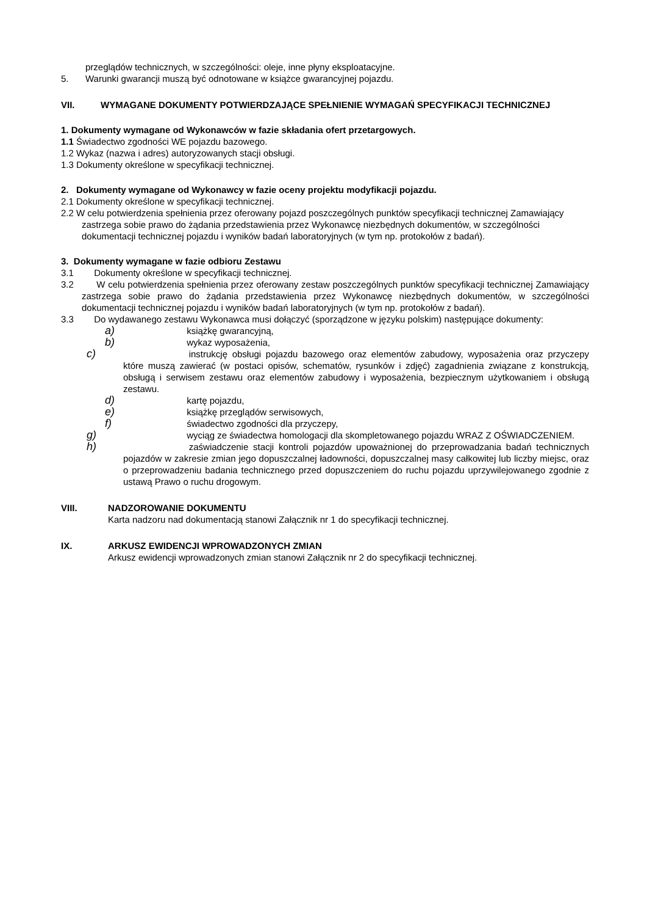przeglądów technicznych, w szczególności: oleje, inne płyny eksploatacyjne.
5. Warunki gwarancji muszą być odnotowane w książce gwarancyjnej pojazdu.
VII. WYMAGANE DOKUMENTY POTWIERDZAJĄCE SPEŁNIENIE WYMAGAŃ SPECYFIKACJI TECHNICZNEJ
1. Dokumenty wymagane od Wykonawców w fazie składania ofert przetargowych.
1.1 Świadectwo zgodności WE pojazdu bazowego.
1.2 Wykaz (nazwa i adres) autoryzowanych stacji obsługi.
1.3 Dokumenty określone w specyfikacji technicznej.
2. Dokumenty wymagane od Wykonawcy w fazie oceny projektu modyfikacji pojazdu.
2.1 Dokumenty określone w specyfikacji technicznej.
2.2 W celu potwierdzenia spełnienia przez oferowany pojazd poszczególnych punktów specyfikacji technicznej Zamawiający zastrzega sobie prawo do żądania przedstawienia przez Wykonawcę niezbędnych dokumentów, w szczególności dokumentacji technicznej pojazdu i wyników badań laboratoryjnych (w tym np. protokołów z badań).
3. Dokumenty wymagane w fazie odbioru Zestawu
3.1 Dokumenty określone w specyfikacji technicznej.
3.2 W celu potwierdzenia spełnienia przez oferowany zestaw poszczególnych punktów specyfikacji technicznej Zamawiający zastrzega sobie prawo do żądania przedstawienia przez Wykonawcę niezbędnych dokumentów, w szczególności dokumentacji technicznej pojazdu i wyników badań laboratoryjnych (w tym np. protokołów z badań).
3.3 Do wydawanego zestawu Wykonawca musi dołączyć (sporządzone w języku polskim) następujące dokumenty:
a) książkę gwarancyjną,
b) wykaz wyposażenia,
c) instrukcję obsługi pojazdu bazowego oraz elementów zabudowy, wyposażenia oraz przyczepy które muszą zawierać (w postaci opisów, schematów, rysunków i zdjęć) zagadnienia związane z konstrukcją, obsługą i serwisem zestawu oraz elementów zabudowy i wyposażenia, bezpiecznym użytkowaniem i obsługą zestawu.
d) kartę pojazdu,
e) książkę przeglądów serwisowych,
f) świadectwo zgodności dla przyczepy,
g) wyciąg ze świadectwa homologacji dla skompletowanego pojazdu WRAZ Z OŚWIADCZENIEM.
h) zaświadczenie stacji kontroli pojazdów upoważnionej do przeprowadzania badań technicznych pojazdów w zakresie zmian jego dopuszczalnej ładowności, dopuszczalnej masy całkowitej lub liczby miejsc, oraz o przeprowadzeniu badania technicznego przed dopuszczeniem do ruchu pojazdu uprzywilejowanego zgodnie z ustawą Prawo o ruchu drogowym.
VIII. NADZOROWANIE DOKUMENTU
Karta nadzoru nad dokumentacją stanowi Załącznik nr 1 do specyfikacji technicznej.
IX. ARKUSZ EWIDENCJI WPROWADZONYCH ZMIAN
Arkusz ewidencji wprowadzonych zmian stanowi Załącznik nr 2 do specyfikacji technicznej.